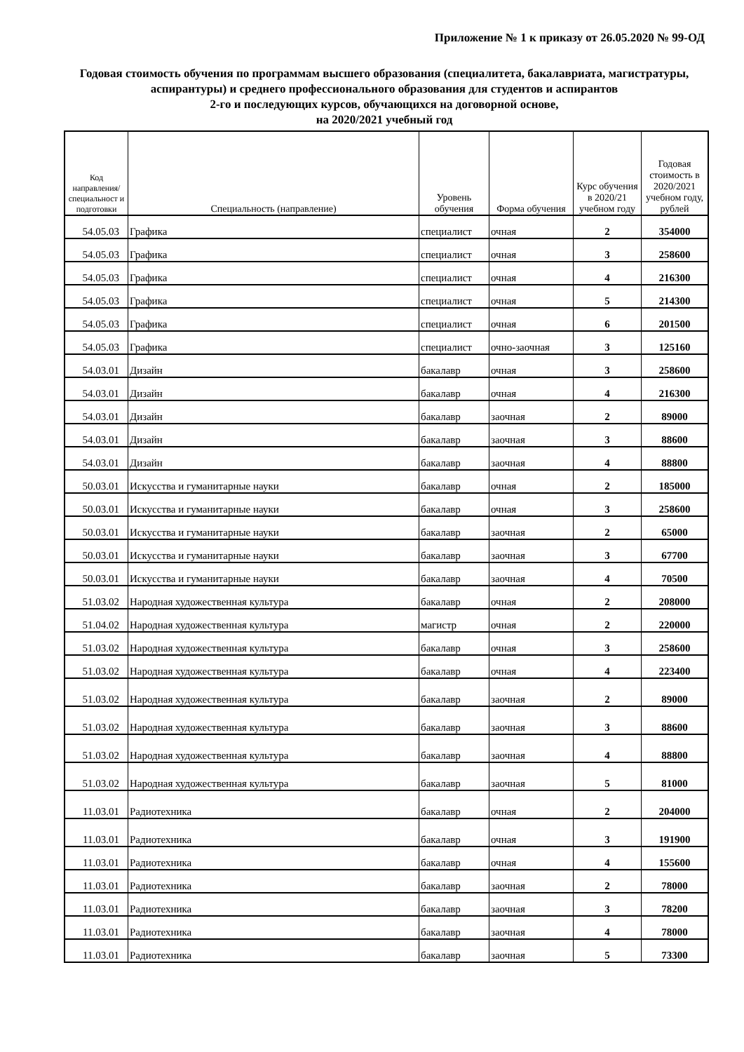Приложение № 1 к приказу от 26.05.2020 № 99-ОД
Годовая стоимость обучения по программам высшего образования (специалитета, бакалавриата, магистратуры, аспирантуры) и среднего профессионального образования для студентов и аспирантов
2-го и последующих курсов, обучающихся на договорной основе,
на 2020/2021 учебный год
| Код направления/ специальност и подготовки | Специальность (направление) | Уровень обучения | Форма обучения | Курс обучения в 2020/21 учебном году | Годовая стоимость в 2020/2021 учебном году, рублей |
| --- | --- | --- | --- | --- | --- |
| 54.05.03 | Графика | специалист | очная | 2 | 354000 |
| 54.05.03 | Графика | специалист | очная | 3 | 258600 |
| 54.05.03 | Графика | специалист | очная | 4 | 216300 |
| 54.05.03 | Графика | специалист | очная | 5 | 214300 |
| 54.05.03 | Графика | специалист | очная | 6 | 201500 |
| 54.05.03 | Графика | специалист | очно-заочная | 3 | 125160 |
| 54.03.01 | Дизайн | бакалавр | очная | 3 | 258600 |
| 54.03.01 | Дизайн | бакалавр | очная | 4 | 216300 |
| 54.03.01 | Дизайн | бакалавр | заочная | 2 | 89000 |
| 54.03.01 | Дизайн | бакалавр | заочная | 3 | 88600 |
| 54.03.01 | Дизайн | бакалавр | заочная | 4 | 88800 |
| 50.03.01 | Искусства и гуманитарные науки | бакалавр | очная | 2 | 185000 |
| 50.03.01 | Искусства и гуманитарные науки | бакалавр | очная | 3 | 258600 |
| 50.03.01 | Искусства и гуманитарные науки | бакалавр | заочная | 2 | 65000 |
| 50.03.01 | Искусства и гуманитарные науки | бакалавр | заочная | 3 | 67700 |
| 50.03.01 | Искусства и гуманитарные науки | бакалавр | заочная | 4 | 70500 |
| 51.03.02 | Народная художественная культура | бакалавр | очная | 2 | 208000 |
| 51.04.02 | Народная художественная культура | магистр | очная | 2 | 220000 |
| 51.03.02 | Народная художественная культура | бакалавр | очная | 3 | 258600 |
| 51.03.02 | Народная художественная культура | бакалавр | очная | 4 | 223400 |
| 51.03.02 | Народная художественная культура | бакалавр | заочная | 2 | 89000 |
| 51.03.02 | Народная художественная культура | бакалавр | заочная | 3 | 88600 |
| 51.03.02 | Народная художественная культура | бакалавр | заочная | 4 | 88800 |
| 51.03.02 | Народная художественная культура | бакалавр | заочная | 5 | 81000 |
| 11.03.01 | Радиотехника | бакалавр | очная | 2 | 204000 |
| 11.03.01 | Радиотехника | бакалавр | очная | 3 | 191900 |
| 11.03.01 | Радиотехника | бакалавр | очная | 4 | 155600 |
| 11.03.01 | Радиотехника | бакалавр | заочная | 2 | 78000 |
| 11.03.01 | Радиотехника | бакалавр | заочная | 3 | 78200 |
| 11.03.01 | Радиотехника | бакалавр | заочная | 4 | 78000 |
| 11.03.01 | Радиотехника | бакалавр | заочная | 5 | 73300 |